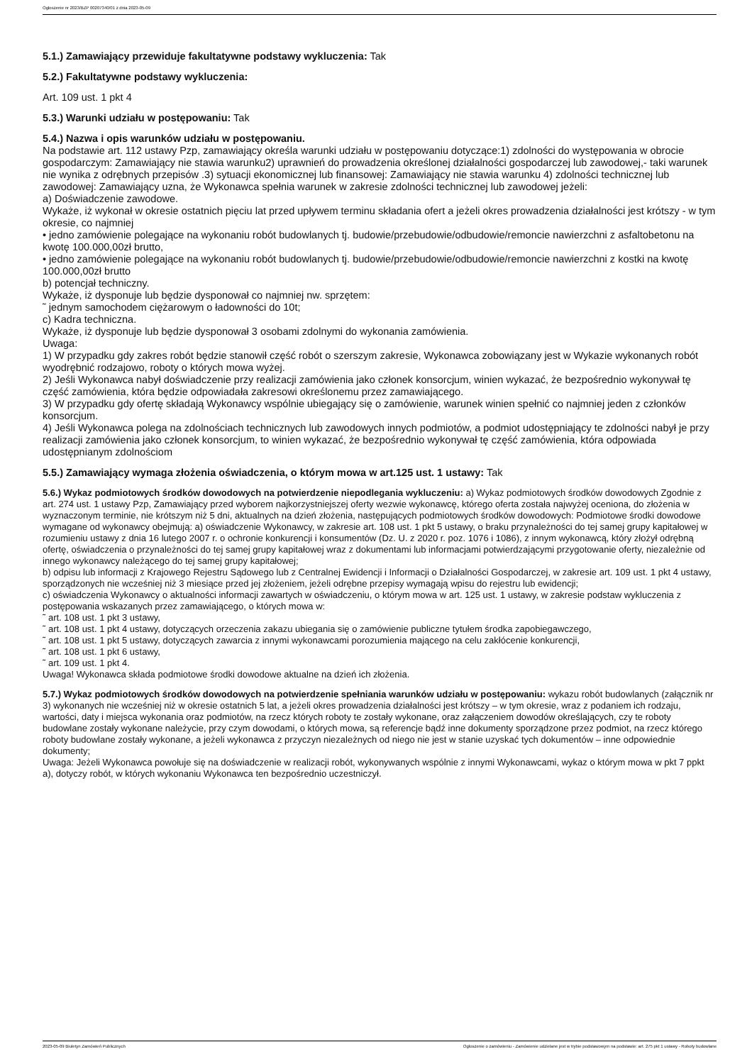Ogłoszenie nr 2023/BZP 00207340/01 z dnia 2023-05-09
5.1.) Zamawiający przewiduje fakultatywne podstawy wykluczenia: Tak
5.2.) Fakultatywne podstawy wykluczenia:
Art. 109 ust. 1 pkt 4
5.3.) Warunki udziału w postępowaniu: Tak
5.4.) Nazwa i opis warunków udziału w postępowaniu.
Na podstawie art. 112 ustawy Pzp, zamawiający określa warunki udziału w postępowaniu dotyczące:1) zdolności do występowania w obrocie gospodarczym: Zamawiający nie stawia warunku2) uprawnień do prowadzenia określonej działalności gospodarczej lub zawodowej,- taki warunek nie wynika z odrębnych przepisów .3) sytuacji ekonomicznej lub finansowej: Zamawiający nie stawia warunku 4) zdolności technicznej lub zawodowej: Zamawiający uzna, że Wykonawca spełnia warunek w zakresie zdolności technicznej lub zawodowej jeżeli:
a) Doświadczenie zawodowe.
Wykaże, iż wykonał w okresie ostatnich pięciu lat przed upływem terminu składania ofert a jeżeli okres prowadzenia działalności jest krótszy - w tym okresie, co najmniej
• jedno zamówienie polegające na wykonaniu robót budowlanych tj. budowie/przebudowie/odbudowie/remoncie nawierzchni z asfaltobetonu na kwotę 100.000,00zł brutto,
• jedno zamówienie polegające na wykonaniu robót budowlanych tj. budowie/przebudowie/odbudowie/remoncie nawierzchni z kostki na kwotę 100.000,00zł brutto
b) potencjał techniczny.
Wykaże, iż dysponuje lub będzie dysponował co najmniej nw. sprzętem:
˜ jednym samochodem ciężarowym o ładowności do 10t;
c) Kadra techniczna.
Wykaże, iż dysponuje lub będzie dysponował 3 osobami zdolnymi do wykonania zamówienia.
Uwaga:
1) W przypadku gdy zakres robót będzie stanowił część robót o szerszym zakresie, Wykonawca zobowiązany jest w Wykazie wykonanych robót wyodrębnić rodzajowo, roboty o których mowa wyżej.
2) Jeśli Wykonawca nabył doświadczenie przy realizacji zamówienia jako członek konsorcjum, winien wykazać, że bezpośrednio wykonywał tę część zamówienia, która będzie odpowiadała zakresowi określonemu przez zamawiającego.
3) W przypadku gdy ofertę składają Wykonawcy wspólnie ubiegający się o zamówienie, warunek winien spełnić co najmniej jeden z członków konsorcjum.
4) Jeśli Wykonawca polega na zdolnościach technicznych lub zawodowych innych podmiotów, a podmiot udostępniający te zdolności nabył je przy realizacji zamówienia jako członek konsorcjum, to winien wykazać, że bezpośrednio wykonywał tę część zamówienia, która odpowiada udostępnianym zdolnościom
5.5.) Zamawiający wymaga złożenia oświadczenia, o którym mowa w art.125 ust. 1 ustawy: Tak
5.6.) Wykaz podmiotowych środków dowodowych na potwierdzenie niepodlegania wykluczeniu: a) Wykaz podmiotowych środków dowodowych Zgodnie z art. 274 ust. 1 ustawy Pzp, Zamawiający przed wyborem najkorzystniejszej oferty wezwie wykonawcę, którego oferta została najwyżej oceniona, do złożenia w wyznaczonym terminie, nie krótszym niż 5 dni, aktualnych na dzień złożenia, następujących podmiotowych środków dowodowych: Podmiotowe środki dowodowe wymagane od wykonawcy obejmują: a) oświadczenie Wykonawcy, w zakresie art. 108 ust. 1 pkt 5 ustawy, o braku przynależności do tej samej grupy kapitałowej w rozumieniu ustawy z dnia 16 lutego 2007 r. o ochronie konkurencji i konsumentów (Dz. U. z 2020 r. poz. 1076 i 1086), z innym wykonawcą, który złożył odrębną ofertę, oświadczenia o przynależności do tej samej grupy kapitałowej wraz z dokumentami lub informacjami potwierdzającymi przygotowanie oferty, niezależnie od innego wykonawcy należącego do tej samej grupy kapitałowej;
b) odpisu lub informacji z Krajowego Rejestru Sądowego lub z Centralnej Ewidencji i Informacji o Działalności Gospodarczej, w zakresie art. 109 ust. 1 pkt 4 ustawy, sporządzonych nie wcześniej niż 3 miesiące przed jej złożeniem, jeżeli odrębne przepisy wymagają wpisu do rejestru lub ewidencji;
c) oświadczenia Wykonawcy o aktualności informacji zawartych w oświadczeniu, o którym mowa w art. 125 ust. 1 ustawy, w zakresie podstaw wykluczenia z postępowania wskazanych przez zamawiającego, o których mowa w:
˜ art. 108 ust. 1 pkt 3 ustawy,
˜ art. 108 ust. 1 pkt 4 ustawy, dotyczących orzeczenia zakazu ubiegania się o zamówienie publiczne tytułem środka zapobiegawczego,
˜ art. 108 ust. 1 pkt 5 ustawy, dotyczących zawarcia z innymi wykonawcami porozumienia mającego na celu zakłócenie konkurencji,
˜ art. 108 ust. 1 pkt 6 ustawy,
˜ art. 109 ust. 1 pkt 4.
Uwaga! Wykonawca składa podmiotowe środki dowodowe aktualne na dzień ich złożenia.
5.7.) Wykaz podmiotowych środków dowodowych na potwierdzenie spełniania warunków udziału w postępowaniu: wykazu robót budowlanych (załącznik nr 3) wykonanych nie wcześniej niż w okresie ostatnich 5 lat, a jeżeli okres prowadzenia działalności jest krótszy – w tym okresie, wraz z podaniem ich rodzaju, wartości, daty i miejsca wykonania oraz podmiotów, na rzecz których roboty te zostały wykonane, oraz załączeniem dowodów określających, czy te roboty budowlane zostały wykonane należycie, przy czym dowodami, o których mowa, są referencje bądź inne dokumenty sporządzone przez podmiot, na rzecz którego roboty budowlane zostały wykonane, a jeżeli wykonawca z przyczyn niezależnych od niego nie jest w stanie uzyskać tych dokumentów – inne odpowiednie dokumenty;
Uwaga: Jeżeli Wykonawca powołuje się na doświadczenie w realizacji robót, wykonywanych wspólnie z innymi Wykonawcami, wykaz o którym mowa w pkt 7 ppkt a), dotyczy robót, w których wykonaniu Wykonawca ten bezpośrednio uczestniczył.
2023-05-09 Biuletyn Zamówień Publicznych Ogłoszenie o zamówieniu - Zamówienie udzielane jest w trybie podstawowym na podstawie: art. 275 pkt 1 ustawy - Roboty budowlane